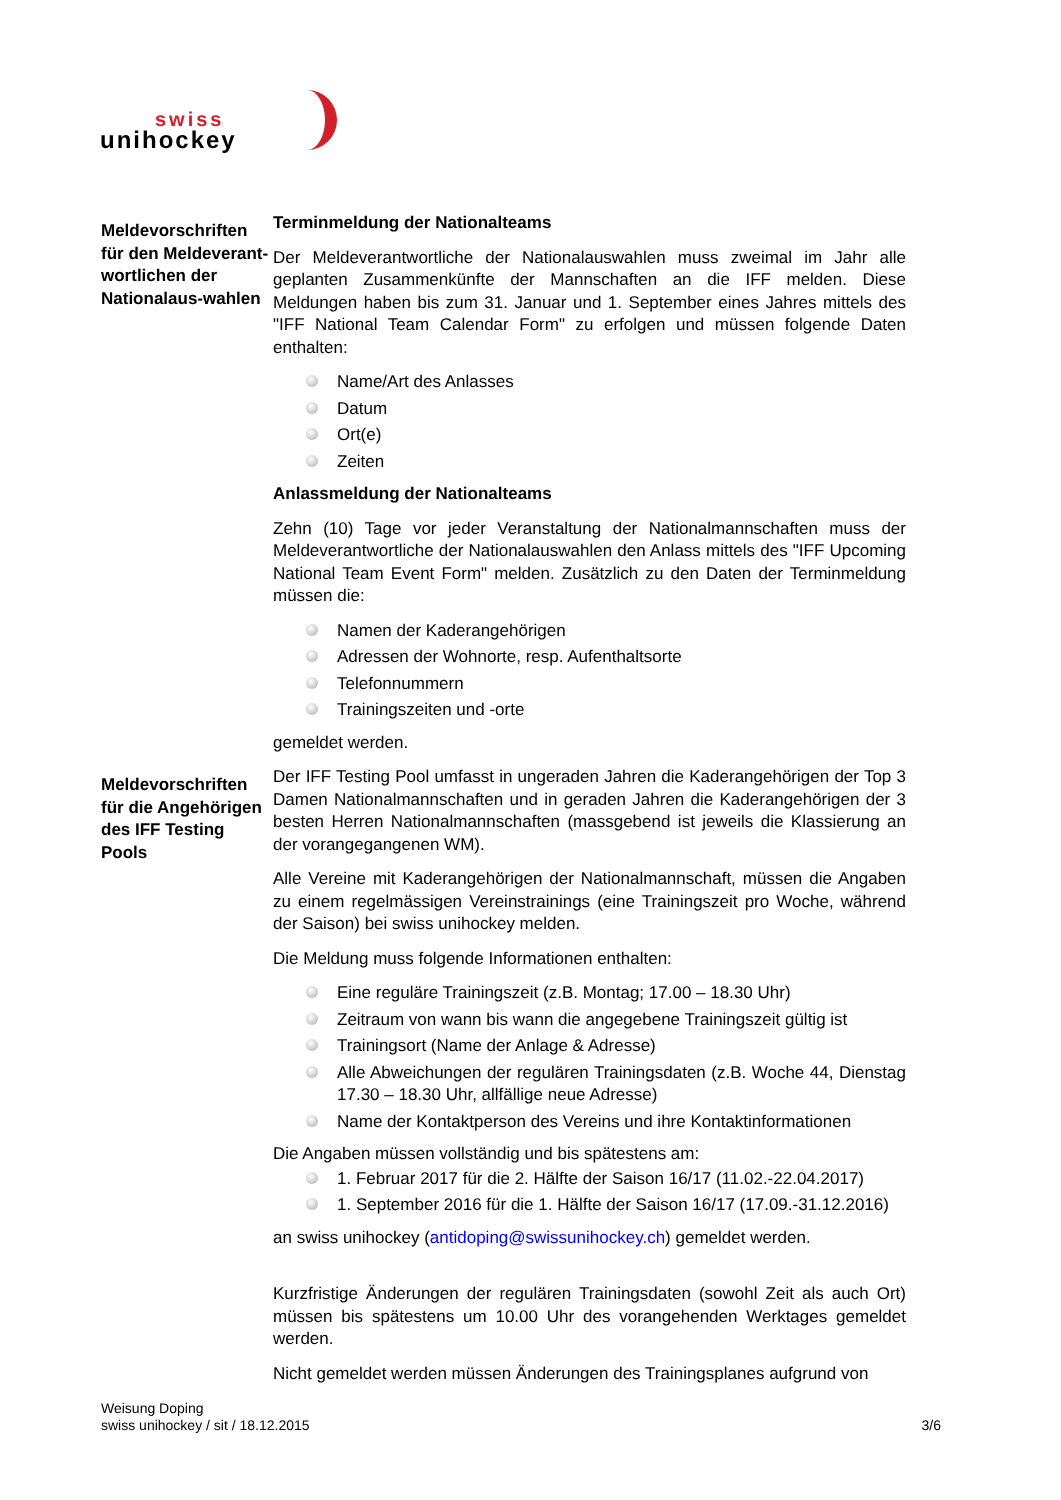swiss
unihockey
Meldevorschriften für den Meldeverant-wortlichen der Nationalaus-wahlen
Terminmeldung der Nationalteams
Der Meldeverantwortliche der Nationalauswahlen muss zweimal im Jahr alle geplanten Zusammenkünfte der Mannschaften an die IFF melden. Diese Meldungen haben bis zum 31. Januar und 1. September eines Jahres mittels des "IFF National Team Calendar Form" zu erfolgen und müssen folgende Daten enthalten:
Name/Art des Anlasses
Datum
Ort(e)
Zeiten
Anlassmeldung der Nationalteams
Zehn (10) Tage vor jeder Veranstaltung der Nationalmannschaften muss der Meldeverantwortliche der Nationalauswahlen den Anlass mittels des "IFF Upcoming National Team Event Form" melden. Zusätzlich zu den Daten der Terminmeldung müssen die:
Namen der Kaderangehörigen
Adressen der Wohnorte, resp. Aufenthaltsorte
Telefonnummern
Trainingszeiten und -orte
gemeldet werden.
Meldevorschriften für die Angehörigen des IFF Testing Pools
Der IFF Testing Pool umfasst in ungeraden Jahren die Kaderangehörigen der Top 3 Damen Nationalmannschaften und in geraden Jahren die Kaderangehörigen der 3 besten Herren Nationalmannschaften (massgebend ist jeweils die Klassierung an der vorangegangenen WM).
Alle Vereine mit Kaderangehörigen der Nationalmannschaft, müssen die Angaben zu einem regelmässigen Vereinstrainings (eine Trainingszeit pro Woche, während der Saison) bei swiss unihockey melden.
Die Meldung muss folgende Informationen enthalten:
Eine reguläre Trainingszeit (z.B. Montag; 17.00 – 18.30 Uhr)
Zeitraum von wann bis wann die angegebene Trainingszeit gültig ist
Trainingsort (Name der Anlage & Adresse)
Alle Abweichungen der regulären Trainingsdaten (z.B. Woche 44, Dienstag 17.30 – 18.30 Uhr, allfällige neue Adresse)
Name der Kontaktperson des Vereins und ihre Kontaktinformationen
Die Angaben müssen vollständig und bis spätestens am:
1. Februar 2017 für die 2. Hälfte der Saison 16/17 (11.02.-22.04.2017)
1. September 2016 für die 1. Hälfte der Saison 16/17 (17.09.-31.12.2016)
an swiss unihockey (antidoping@swissunihockey.ch) gemeldet werden.
Kurzfristige Änderungen der regulären Trainingsdaten (sowohl Zeit als auch Ort) müssen bis spätestens um 10.00 Uhr des vorangehenden Werktages gemeldet werden.
Nicht gemeldet werden müssen Änderungen des Trainingsplanes aufgrund von
Weisung Doping
swiss unihockey / sit / 18.12.2015
3/6